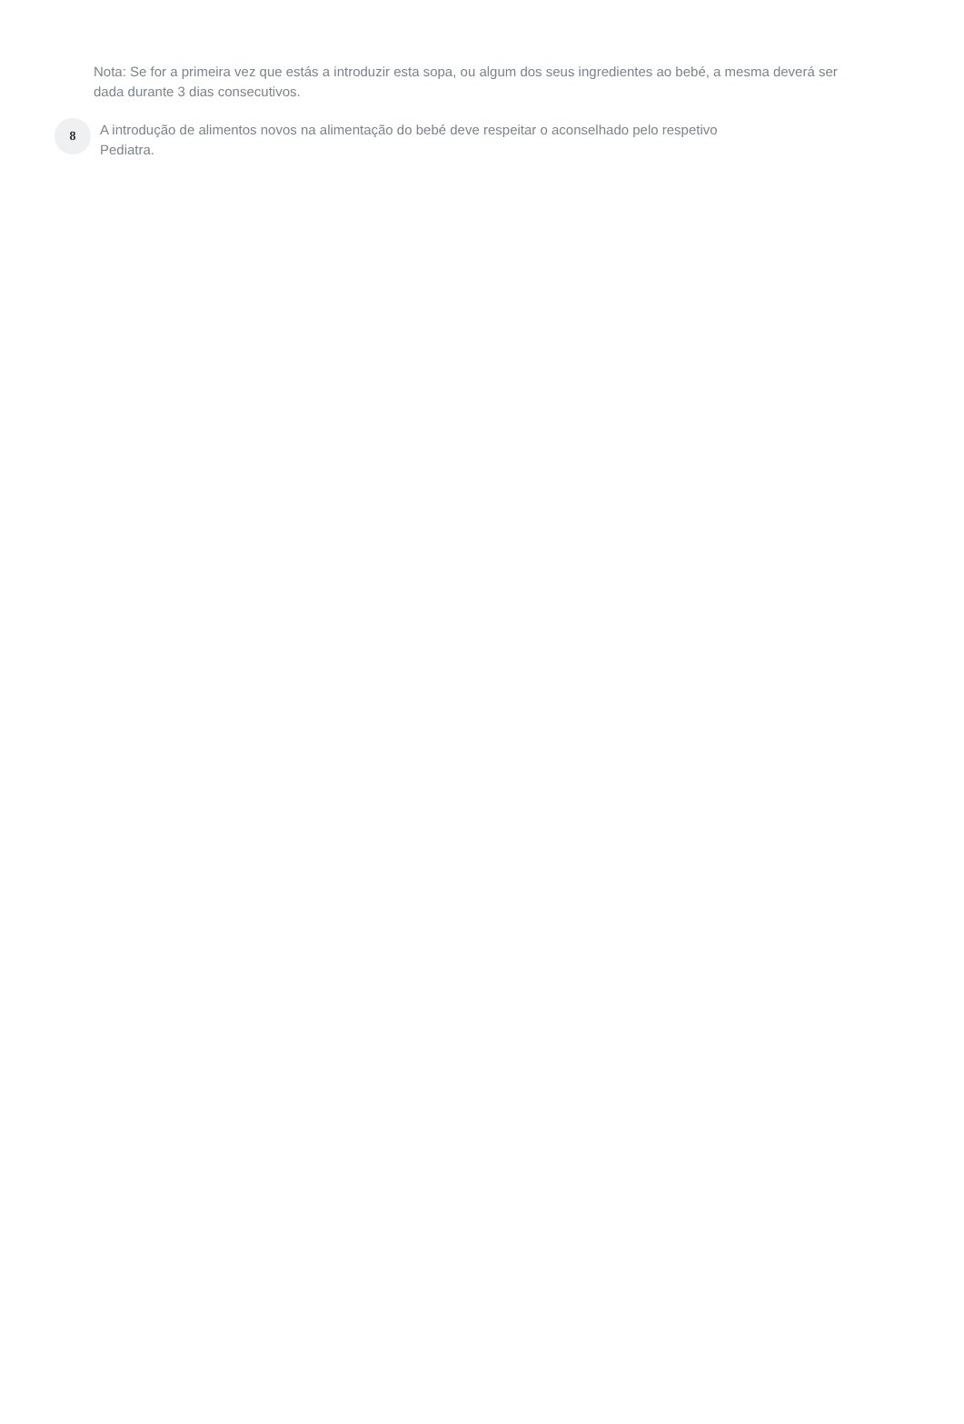Nota: Se for a primeira vez que estás a introduzir esta sopa, ou algum dos seus ingredientes ao bebé, a mesma deverá ser dada durante 3 dias consecutivos.
8
A introdução de alimentos novos na alimentação do bebé deve respeitar o aconselhado pelo respetivo
Pediatra.